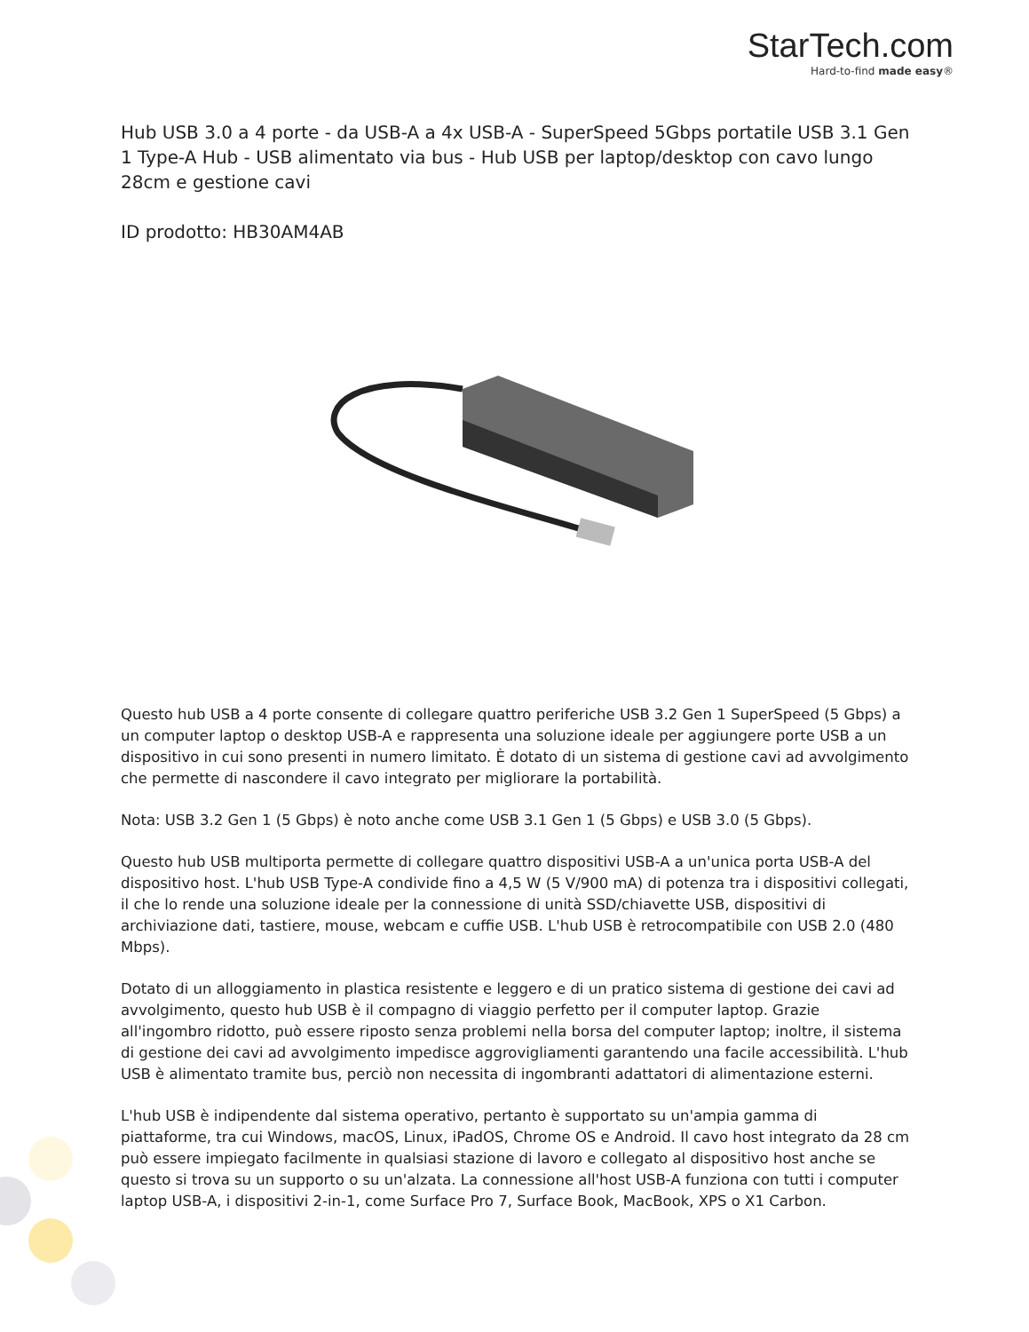StarTech.com
Hard-to-find made easy®
Hub USB 3.0 a 4 porte - da USB-A a 4x USB-A - SuperSpeed 5Gbps portatile USB 3.1 Gen 1 Type-A Hub - USB alimentato via bus - Hub USB per laptop/desktop con cavo lungo 28cm e gestione cavi
ID prodotto: HB30AM4AB
Questo hub USB a 4 porte consente di collegare quattro periferiche USB 3.2 Gen 1 SuperSpeed (5 Gbps) a un computer laptop o desktop USB-A e rappresenta una soluzione ideale per aggiungere porte USB a un dispositivo in cui sono presenti in numero limitato. È dotato di un sistema di gestione cavi ad avvolgimento che permette di nascondere il cavo integrato per migliorare la portabilità.
Nota: USB 3.2 Gen 1 (5 Gbps) è noto anche come USB 3.1 Gen 1 (5 Gbps) e USB 3.0 (5 Gbps).
Questo hub USB multiporta permette di collegare quattro dispositivi USB-A a un'unica porta USB-A del dispositivo host. L'hub USB Type-A condivide fino a 4,5 W (5 V/900 mA) di potenza tra i dispositivi collegati, il che lo rende una soluzione ideale per la connessione di unità SSD/chiavette USB, dispositivi di archiviazione dati, tastiere, mouse, webcam e cuffie USB. L'hub USB è retrocompatibile con USB 2.0 (480 Mbps).
Dotato di un alloggiamento in plastica resistente e leggero e di un pratico sistema di gestione dei cavi ad avvolgimento, questo hub USB è il compagno di viaggio perfetto per il computer laptop. Grazie all'ingombro ridotto, può essere riposto senza problemi nella borsa del computer laptop; inoltre, il sistema di gestione dei cavi ad avvolgimento impedisce aggrovigliamenti garantendo una facile accessibilità. L'hub USB è alimentato tramite bus, perciò non necessita di ingombranti adattatori di alimentazione esterni.
L'hub USB è indipendente dal sistema operativo, pertanto è supportato su un'ampia gamma di piattaforme, tra cui Windows, macOS, Linux, iPadOS, Chrome OS e Android. Il cavo host integrato da 28 cm può essere impiegato facilmente in qualsiasi stazione di lavoro e collegato al dispositivo host anche se questo si trova su un supporto o su un'alzata. La connessione all'host USB-A funziona con tutti i computer laptop USB-A, i dispositivi 2-in-1, come Surface Pro 7, Surface Book, MacBook, XPS o X1 Carbon.